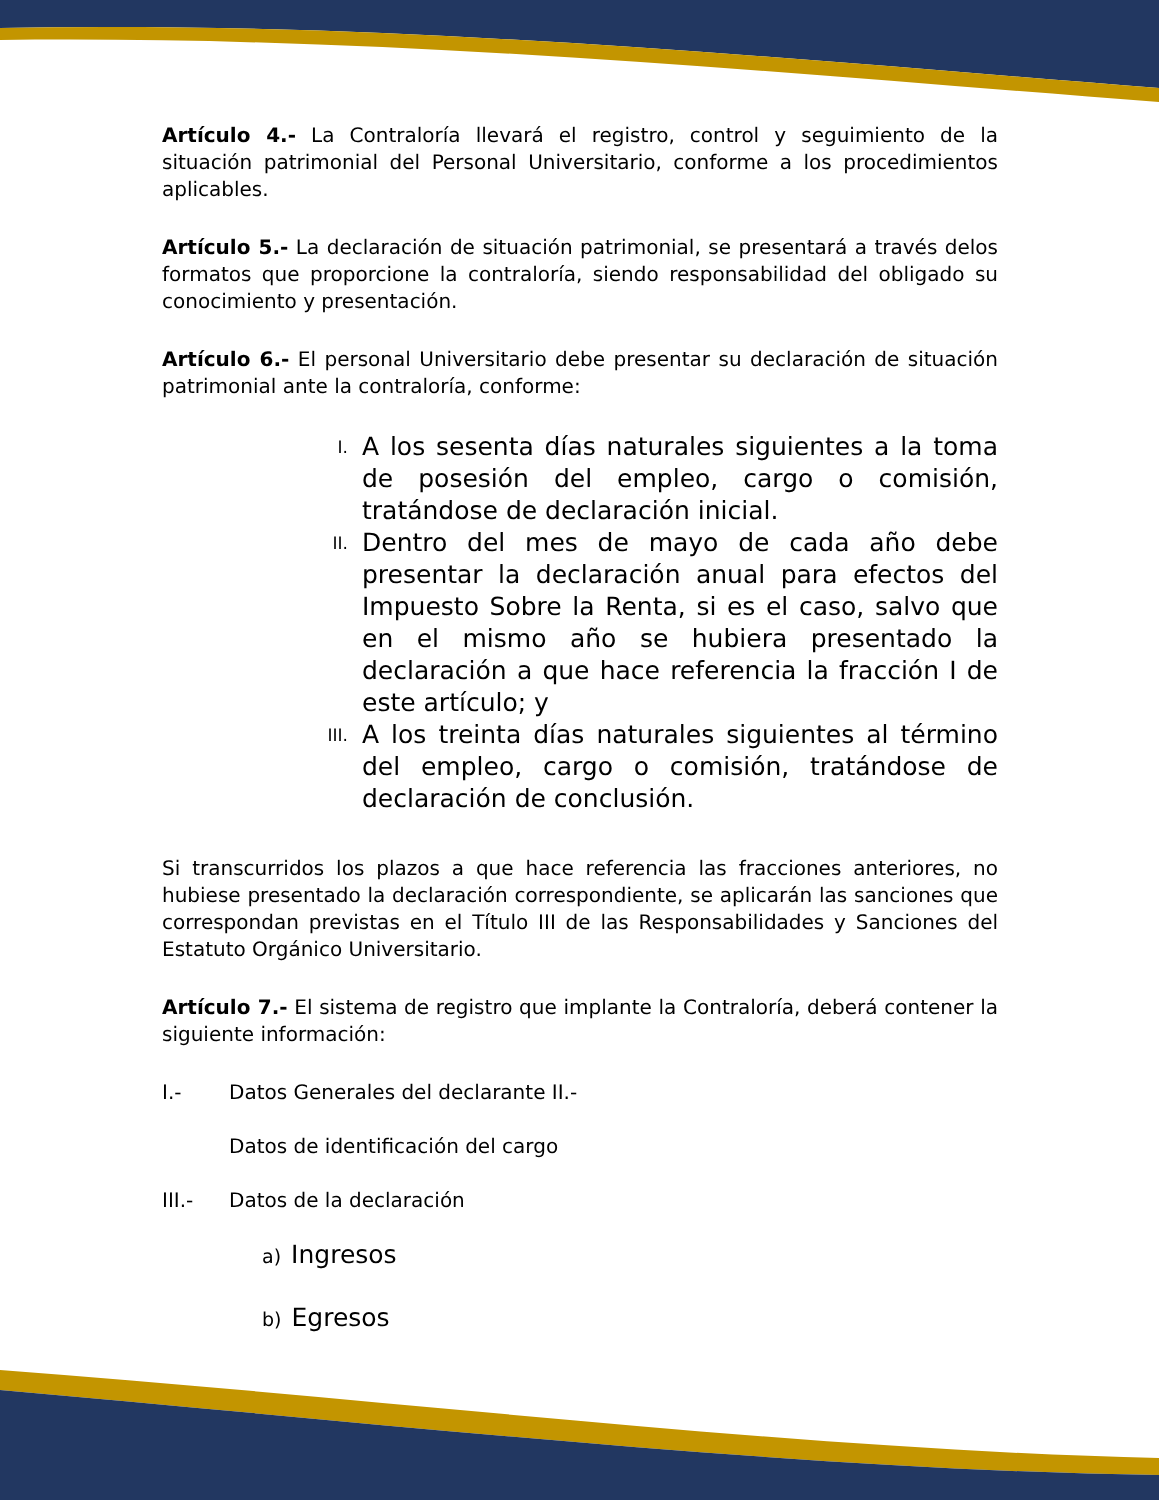Artículo 4.- La Contraloría llevará el registro, control y seguimiento de la situación patrimonial del Personal Universitario, conforme a los procedimientos aplicables.
Artículo 5.- La declaración de situación patrimonial, se presentará a través delos formatos que proporcione la contraloría, siendo responsabilidad del obligado su conocimiento y presentación.
Artículo 6.- El personal Universitario debe presentar su declaración de situación patrimonial ante la contraloría, conforme:
I. A los sesenta días naturales siguientes a la toma de posesión del empleo, cargo o comisión, tratándose de declaración inicial.
II. Dentro del mes de mayo de cada año debe presentar la declaración anual para efectos del Impuesto Sobre la Renta, si es el caso, salvo que en el mismo año se hubiera presentado la declaración a que hace referencia la fracción I de este artículo; y
III. A los treinta días naturales siguientes al término del empleo, cargo o comisión, tratándose de declaración de conclusión.
Si transcurridos los plazos a que hace referencia las fracciones anteriores, no hubiese presentado la declaración correspondiente, se aplicarán las sanciones que correspondan previstas en el Título III de las Responsabilidades y Sanciones del Estatuto Orgánico Universitario.
Artículo 7.- El sistema de registro que implante la Contraloría, deberá contener la siguiente información:
I.- Datos Generales del declarante II.-
Datos de identificación del cargo
III.- Datos de la declaración
a) Ingresos
b) Egresos